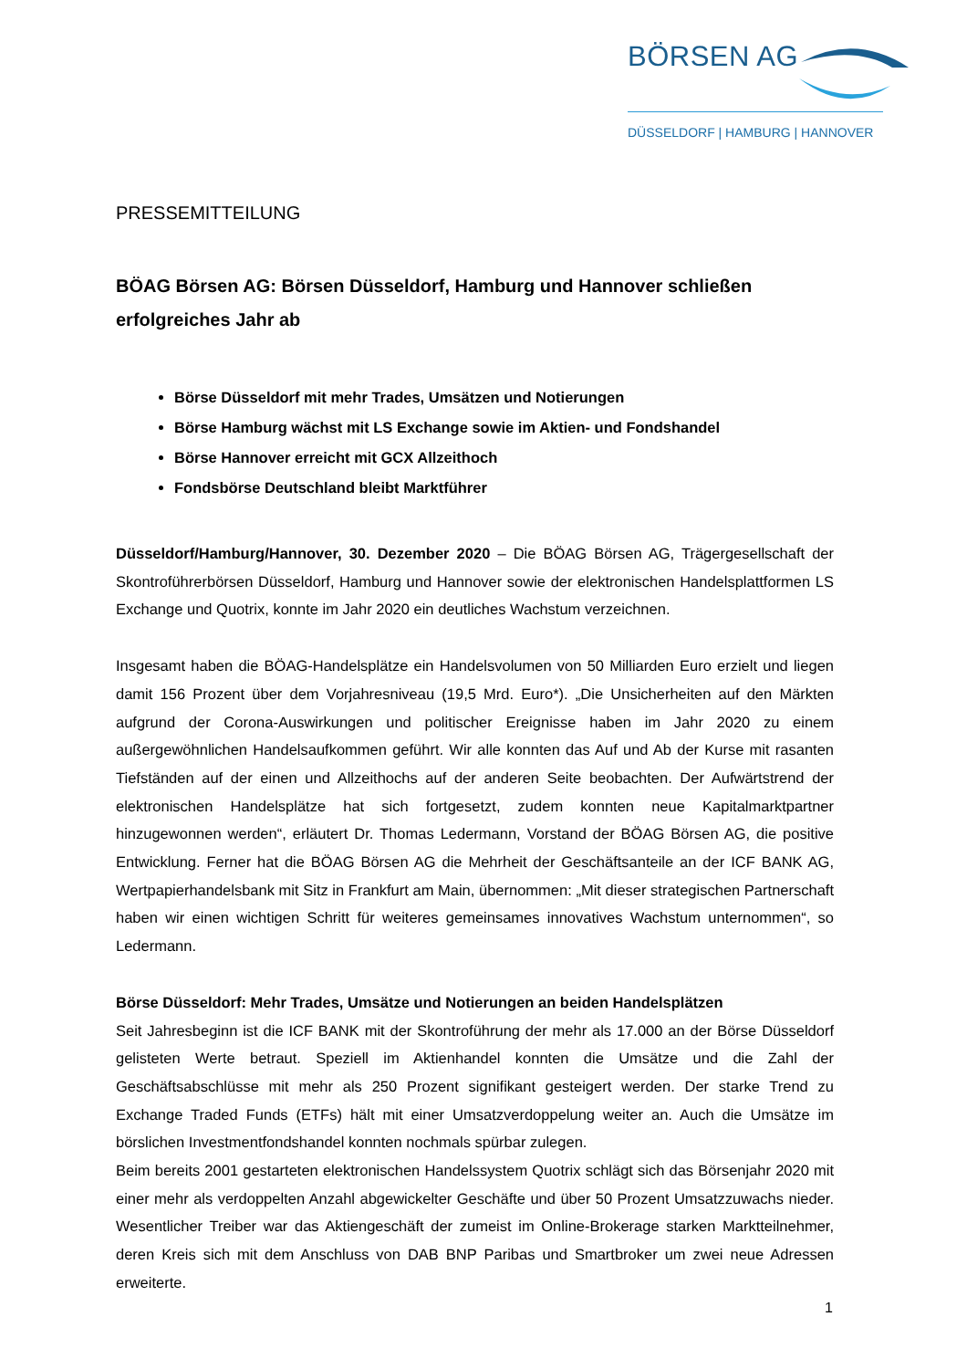BÖRSEN AG
DÜSSELDORF | HAMBURG | HANNOVER
PRESSEMITTEILUNG
BÖAG Börsen AG: Börsen Düsseldorf, Hamburg und Hannover schließen erfolgreiches Jahr ab
Börse Düsseldorf mit mehr Trades, Umsätzen und Notierungen
Börse Hamburg wächst mit LS Exchange sowie im Aktien- und Fondshandel
Börse Hannover erreicht mit GCX Allzeithoch
Fondsbörse Deutschland bleibt Marktführer
Düsseldorf/Hamburg/Hannover, 30. Dezember 2020 – Die BÖAG Börsen AG, Trägergesellschaft der Skontroführerbörsen Düsseldorf, Hamburg und Hannover sowie der elektronischen Handels­plattformen LS Exchange und Quotrix, konnte im Jahr 2020 ein deutliches Wachstum verzeichnen.
Insgesamt haben die BÖAG-Handelsplätze ein Handelsvolumen von 50 Milliarden Euro erzielt und liegen damit 156 Prozent über dem Vorjahresniveau (19,5 Mrd. Euro*). „Die Unsicherheiten auf den Märkten aufgrund der Corona-Auswirkungen und politischer Ereignisse haben im Jahr 2020 zu ei­nem außergewöhnlichen Handelsaufkommen geführt. Wir alle konnten das Auf und Ab der Kurse mit rasanten Tiefständen auf der einen und Allzeithochs auf der anderen Seite beobachten. Der Aufwärtstrend der elektronischen Handelsplätze hat sich fortgesetzt, zudem konnten neue Kapital­marktpartner hinzugewonnen werden“, erläutert Dr. Thomas Ledermann, Vorstand der BÖAG Bör­sen AG, die positive Entwicklung. Ferner hat die BÖAG Börsen AG die Mehrheit der Geschäftsan­teile an der ICF BANK AG, Wertpapierhandelsbank mit Sitz in Frankfurt am Main, übernommen: „Mit dieser strategischen Partnerschaft haben wir einen wichtigen Schritt für weiteres gemeinsames innovatives Wachstum unternommen“, so Ledermann.
Börse Düsseldorf: Mehr Trades, Umsätze und Notierungen an beiden Handelsplätzen
Seit Jahresbeginn ist die ICF BANK mit der Skontroführung der mehr als 17.000 an der Börse Düs­seldorf gelisteten Werte betraut. Speziell im Aktienhandel konnten die Umsätze und die Zahl der Geschäftsabschlüsse mit mehr als 250 Prozent signifikant gesteigert werden. Der starke Trend zu Exchange Traded Funds (ETFs) hält mit einer Umsatzverdoppelung weiter an. Auch die Umsätze im börslichen Investmentfondshandel konnten nochmals spürbar zulegen.
Beim bereits 2001 gestarteten elektronischen Handelssystem Quotrix schlägt sich das Börsenjahr 2020 mit einer mehr als verdoppelten Anzahl abgewickelter Geschäfte und über 50 Prozent Um­satzzuwachs nieder. Wesentlicher Treiber war das Aktiengeschäft der zumeist im Online-Brokerage starken Marktteilnehmer, deren Kreis sich mit dem Anschluss von DAB BNP Paribas und Smart­broker um zwei neue Adressen erweiterte.
1